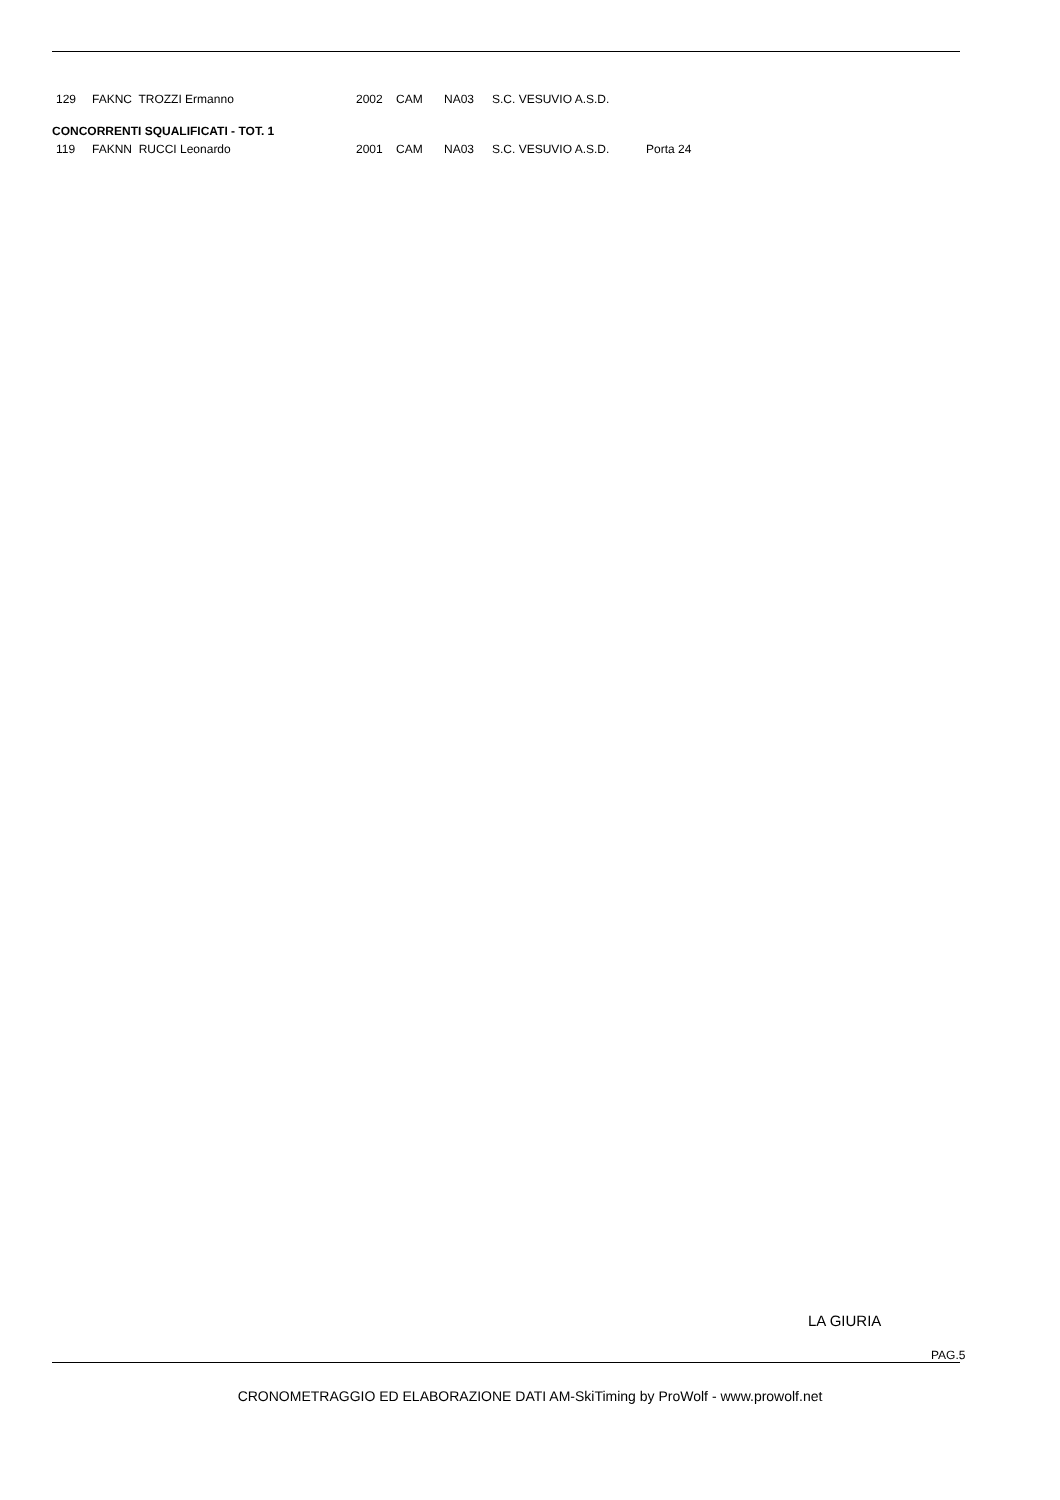| 129 | FAKNC TROZZI Ermanno | 2002 | CAM | NA03 | S.C. VESUVIO A.S.D. | |
| CONCORRENTI SQUALIFICATI - TOT. 1 | | | | | | |
| 119 | FAKNN RUCCI Leonardo | 2001 | CAM | NA03 | S.C. VESUVIO A.S.D. | Porta 24 |
LA GIURIA
PAG.5
CRONOMETRAGGIO ED ELABORAZIONE DATI AM-SkiTiming by ProWolf - www.prowolf.net